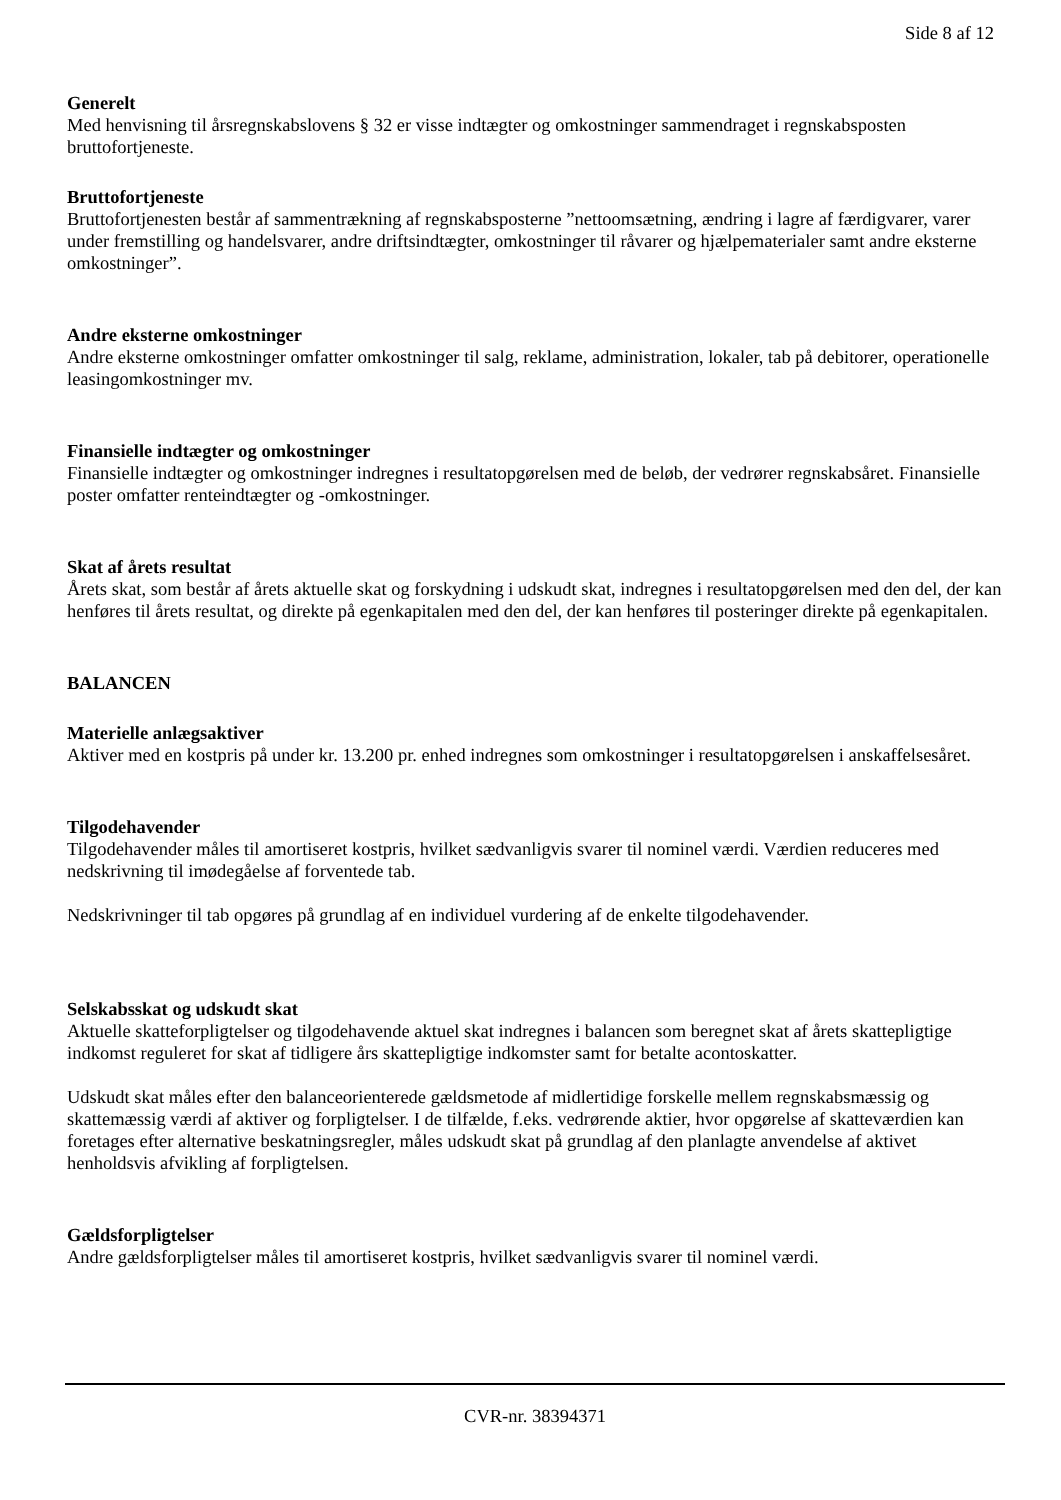Side 8 af 12
Generelt
Med henvisning til årsregnskabslovens § 32 er visse indtægter og omkostninger sammendraget i regnskabsposten bruttofortjeneste.
Bruttofortjeneste
Bruttofortjenesten består af sammentrækning af regnskabsposterne ”nettoomsætning, ændring i lagre af færdigvarer, varer under fremstilling og handelsvarer, andre driftsindtægter, omkostninger til råvarer og hjælpematerialer samt andre eksterne omkostninger”.
Andre eksterne omkostninger
Andre eksterne omkostninger omfatter omkostninger til salg, reklame, administration, lokaler, tab på debitorer, operationelle leasingomkostninger mv.
Finansielle indtægter og omkostninger
Finansielle indtægter og omkostninger indregnes i resultatopgørelsen med de beløb, der vedrører regnskabsåret. Finansielle poster omfatter renteindtægter og -omkostninger.
Skat af årets resultat
Årets skat, som består af årets aktuelle skat og forskydning i udskudt skat, indregnes i resultatopgørelsen med den del, der kan henføres til årets resultat, og direkte på egenkapitalen med den del, der kan henføres til posteringer direkte på egenkapitalen.
BALANCEN
Materielle anlægsaktiver
Aktiver med en kostpris på under kr. 13.200 pr. enhed indregnes som omkostninger i resultatopgørelsen i anskaffelsesåret.
Tilgodehavender
Tilgodehavender måles til amortiseret kostpris, hvilket sædvanligvis svarer til nominel værdi. Værdien reduceres med nedskrivning til imødegåelse af forventede tab.
Nedskrivninger til tab opgøres på grundlag af en individuel vurdering af de enkelte tilgodehavender.
Selskabsskat og udskudt skat
Aktuelle skatteforpligtelser og tilgodehavende aktuel skat indregnes i balancen som beregnet skat af årets skattepligtige indkomst reguleret for skat af tidligere års skattepligtige indkomster samt for betalte acontoskatter.
Udskudt skat måles efter den balanceorienterede gældsmetode af midlertidige forskelle mellem regnskabsmæssig og skattemæssig værdi af aktiver og forpligtelser. I de tilfælde, f.eks. vedrørende aktier, hvor opgørelse af skatteværdien kan foretages efter alternative beskatningsregler, måles udskudt skat på grundlag af den planlagte anvendelse af aktivet henholdsvis afvikling af forpligtelsen.
Gældsforpligtelser
Andre gældsforpligtelser måles til amortiseret kostpris, hvilket sædvanligvis svarer til nominel værdi.
CVR-nr. 38394371